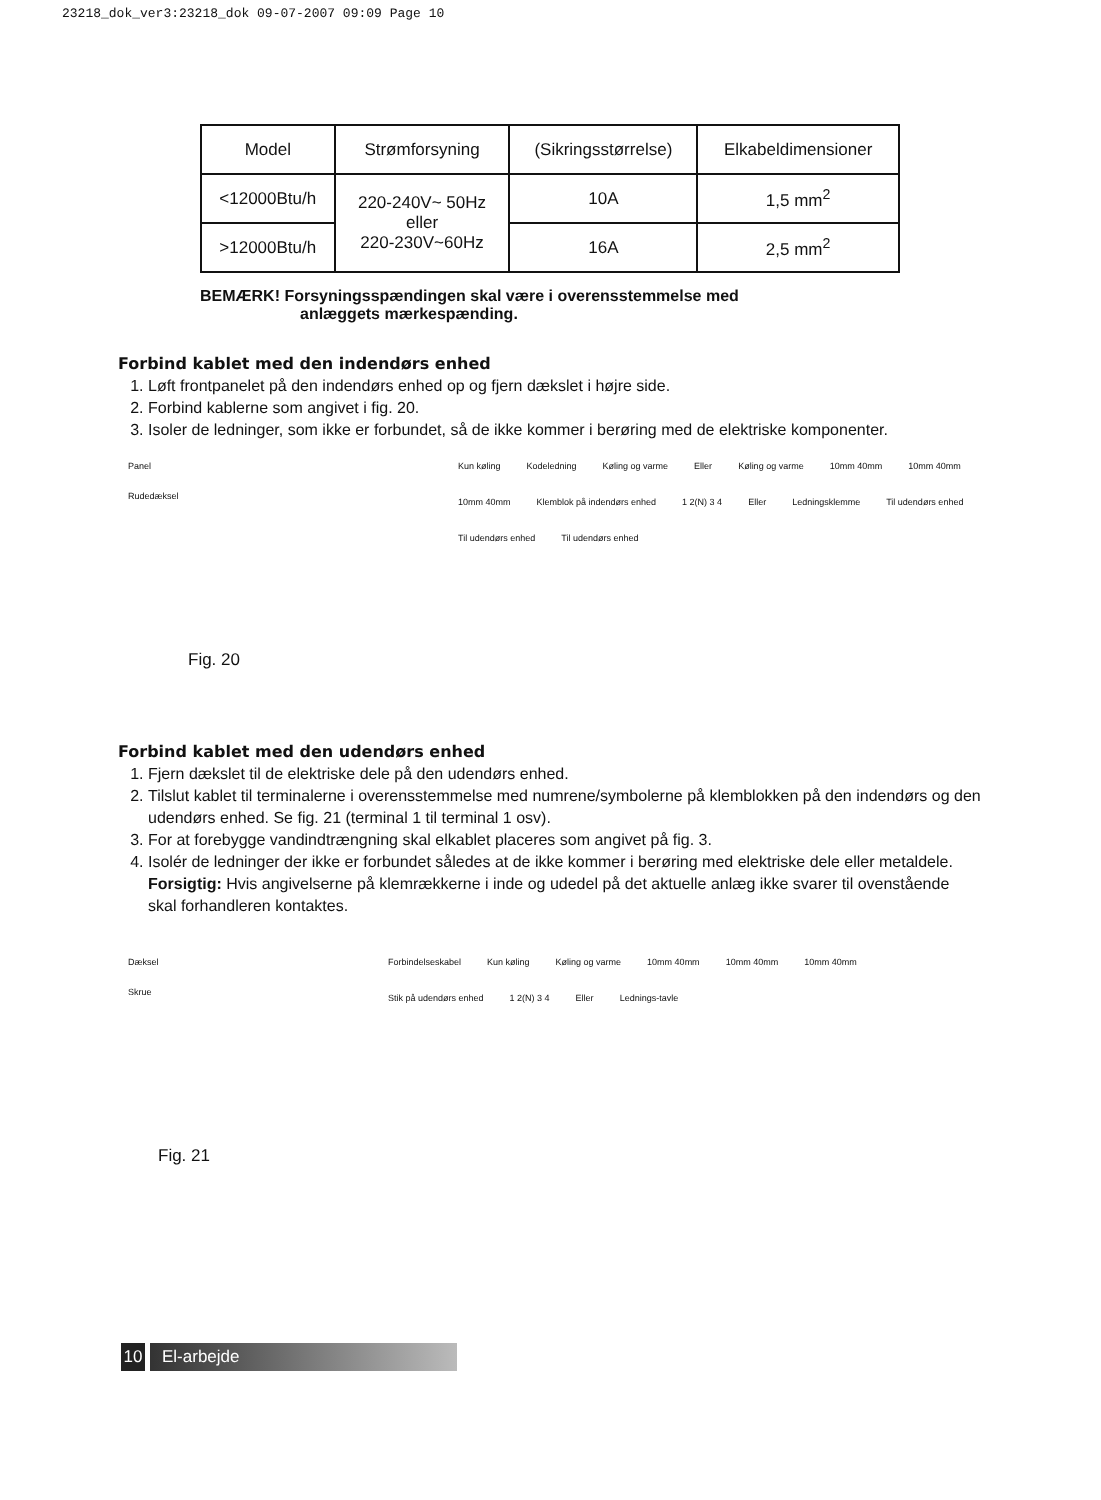23218_dok_ver3:23218_dok 09-07-2007 09:09 Page 10
| Model | Strømforsyning | (Sikringsstørrelse) | Elkabeldimensioner |
| --- | --- | --- | --- |
| <12000Btu/h | 220-240V~ 50Hz eller 220-230V~60Hz | 10A | 1,5 mm<sup>2</sup> |
| >12000Btu/h | | 16A | 2,5 mm<sup>2</sup> |
BEMÆRK! Forsyningsspændingen skal være i overensstemmelse med
anlæggets mærkespænding.
Forbind kablet med den indendørs enhed
1. Løft frontpanelet på den indendørs enhed op og fjern dækslet i højre side.
2. Forbind kablerne som angivet i fig. 20.
3. Isoler de ledninger, som ikke er forbundet, så de ikke kommer i berøring med de elektriske komponenter.
Panel
Rudedæksel
Fig. 20
Kun køling Kodeledning Køling og varme Eller Køling og varme 10mm 40mm 10mm 40mm 10mm 40mm Klemblok på indendørs enhed 1 2(N) 3 4 Eller Ledningsklemme Til udendørs enhed Til udendørs enhed Til udendørs enhed
Forbind kablet med den udendørs enhed
1. Fjern dækslet til de elektriske dele på den udendørs enhed.
2. Tilslut kablet til terminalerne i overensstemmelse med numrene/symbolerne på klemblokken på den indendørs og den udendørs enhed. Se fig. 21 (terminal 1 til terminal 1 osv).
3. For at forebygge vandindtrængning skal elkablet placeres som angivet på fig. 3.
4. Isolér de ledninger der ikke er forbundet således at de ikke kommer i berøring med elektriske dele eller metaldele.
Forsigtig: Hvis angivelserne på klemrækkerne i inde og udedel på det aktuelle anlæg ikke svarer til ovenstående skal forhandleren kontaktes.
Dæksel
Skrue
Fig. 21
Forbindelseskabel Kun køling Køling og varme 10mm 40mm 10mm 40mm 10mm 40mm Stik på udendørs enhed 1 2(N) 3 4 Eller Lednings-tavle
10 El-arbejde